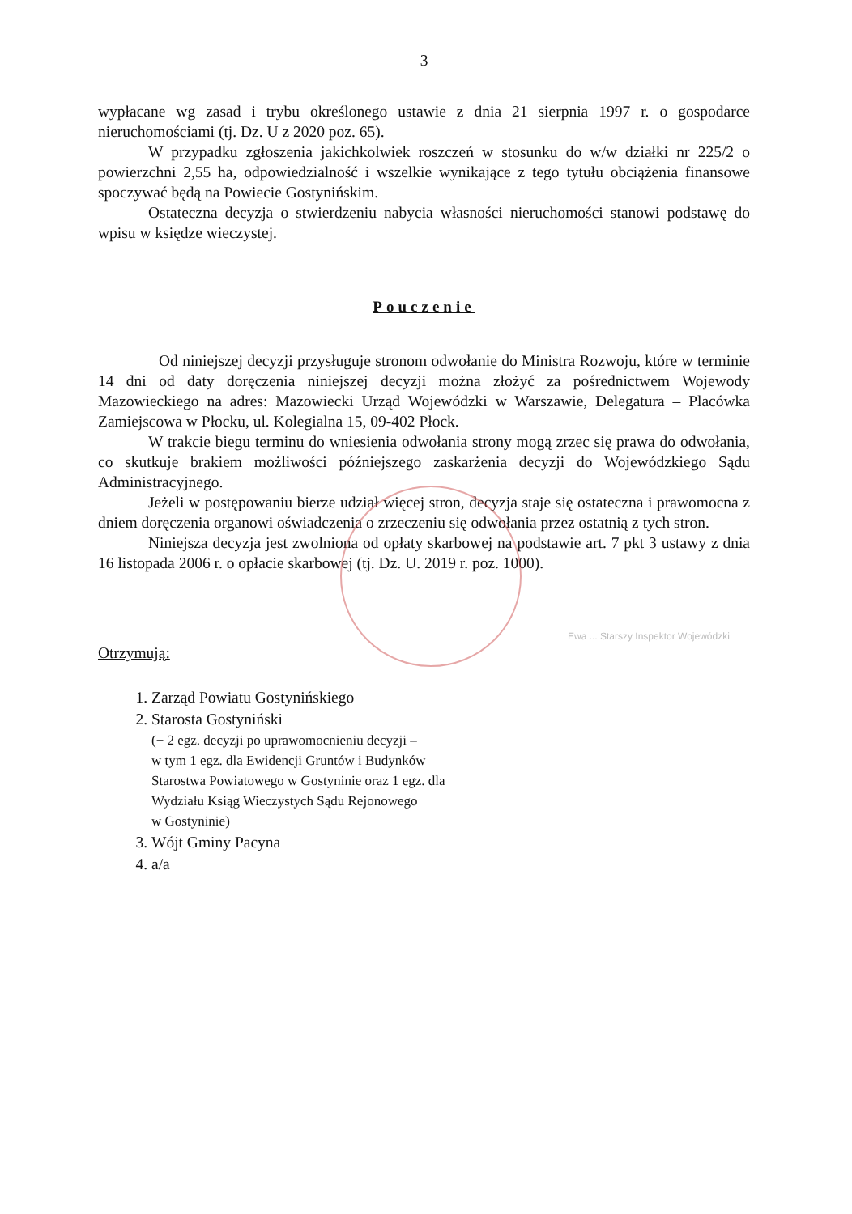3
wypłacane wg zasad i trybu określonego ustawie z dnia 21 sierpnia 1997 r. o gospodarce nieruchomościami (tj. Dz. U z 2020 poz. 65).
W przypadku zgłoszenia jakichkolwiek roszczeń w stosunku do w/w działki nr 225/2 o powierzchni 2,55 ha, odpowiedzialność i wszelkie wynikające z tego tytułu obciążenia finansowe spoczywać będą na Powiecie Gostynińskim.
Ostateczna decyzja o stwierdzeniu nabycia własności nieruchomości stanowi podstawę do wpisu w księdze wieczystej.
Pouczenie
Od niniejszej decyzji przysługuje stronom odwołanie do Ministra Rozwoju, które w terminie 14 dni od daty doręczenia niniejszej decyzji można złożyć za pośrednictwem Wojewody Mazowieckiego na adres: Mazowiecki Urząd Wojewódzki w Warszawie, Delegatura – Placówka Zamiejscowa w Płocku, ul. Kolegialna 15, 09-402 Płock.
W trakcie biegu terminu do wniesienia odwołania strony mogą zrzec się prawa do odwołania, co skutkuje brakiem możliwości późniejszego zaskarżenia decyzji do Wojewódzkiego Sądu Administracyjnego.
Jeżeli w postępowaniu bierze udział więcej stron, decyzja staje się ostateczna i prawomocna z dniem doręczenia organowi oświadczenia o zrzeczeniu się odwołania przez ostatnią z tych stron.
Niniejsza decyzja jest zwolniona od opłaty skarbowej na podstawie art. 7 pkt 3 ustawy z dnia 16 listopada 2006 r. o opłacie skarbowej (tj. Dz. U. 2019 r. poz. 1000).
Ewa ... Starszy Inspektor Wojewódzki
Otrzymują:
1. Zarząd Powiatu Gostynińskiego
2. Starosta Gostyniński
(+ 2 egz. decyzji po uprawomocnieniu decyzji –
w tym 1 egz. dla Ewidencji Gruntów i Budynków
Starostwa Powiatowego w Gostyninie oraz 1 egz. dla
Wydziału Ksiąg Wieczystych Sądu Rejonowego
w Gostyninie)
3. Wójt Gminy Pacyna
4. a/a